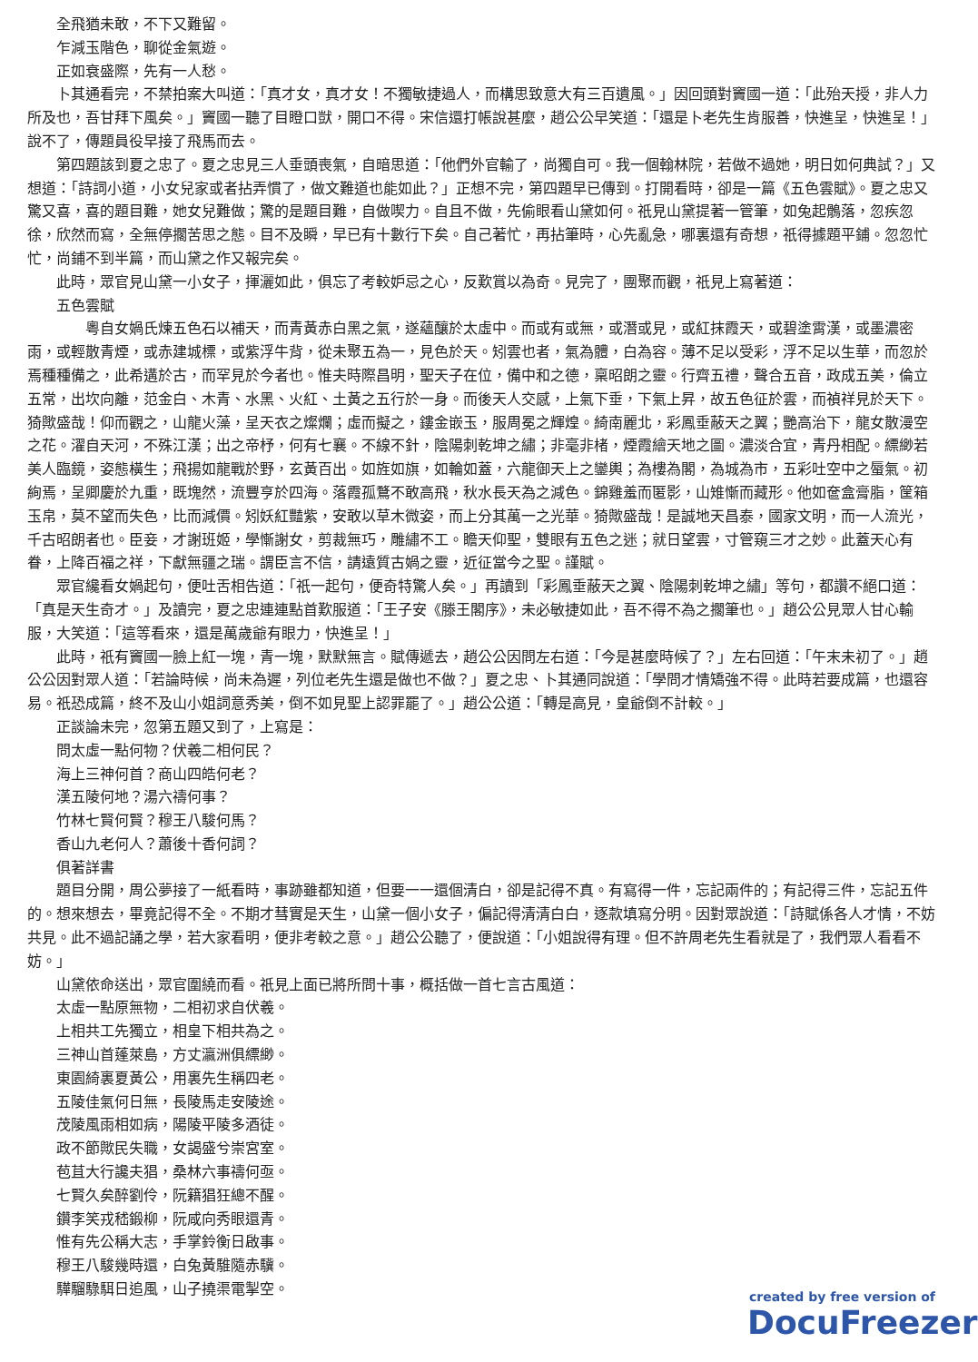全飛猶未敢，不下又難留。
乍減玉階色，聊從金氣遊。
正如衰盛際，先有一人愁。
卜其通看完，不禁拍案大叫道：「真才女，真才女！不獨敏捷過人，而構思致意大有三百遺風。」因回頭對竇國一道：「此殆天授，非人力所及也，吾甘拜下風矣。」竇國一聽了目瞪口獃，開口不得。宋信還打帳說甚麼，趙公公早笑道：「還是卜老先生肯服善，快進呈，快進呈！」說不了，傳題員役早接了飛馬而去。
第四題該到夏之忠了。夏之忠見三人垂頭喪氣，自暗思道：「他們外官輸了，尚獨自可。我一個翰林院，若做不過她，明日如何典試？」又想道：「詩詞小道，小女兒家或者拈弄慣了，做文難道也能如此？」正想不完，第四題早已傳到。打開看時，卻是一篇《五色雲賦》。夏之忠又驚又喜，喜的題目難，她女兒難做；驚的是題目難，自做喫力。自且不做，先偷眼看山黛如何。祇見山黛提著一管筆，如兔起鶻落，忽疾忽徐，欣然而寫，全無停擱苦思之態。目不及瞬，早已有十數行下矣。自己著忙，再拈筆時，心先亂急，哪裏還有奇想，祇得據題平鋪。忽忽忙忙，尚鋪不到半篇，而山黛之作又報完矣。
此時，眾官見山黛一小女子，揮灑如此，俱忘了考較妒忌之心，反歎賞以為奇。見完了，團聚而觀，祇見上寫著道：
五色雲賦
　　粵自女媧氏煉五色石以補天，而青黃赤白黑之氣，遂蘊釀於太虛中。而或有或無，或潛或見，或紅抹霞天，或碧塗霄漢，或墨濃密雨，或輕散青煙，或赤建城標，或紫浮牛背，從未聚五為一，見色於天。矧雲也者，氣為體，白為容。薄不足以受彩，浮不足以生華，而忽於焉種種備之，此希遘於古，而罕見於今者也。惟夫時際昌明，聖天子在位，備中和之德，稟昭朗之靈。行齊五禮，聲合五音，政成五美，倫立五常，出坎向離，范金白、木青、水黑、火紅、土黃之五行於一身。而後天人交感，上氣下垂，下氣上昇，故五色征於雲，而禎祥見於天下。猗歟盛哉！仰而觀之，山龍火藻，呈天衣之燦爛；虛而擬之，鏤金嵌玉，服周冕之輝煌。綺南麗北，彩鳳垂蔽天之翼；艷高治下，龍女散漫空之花。濯自天河，不殊江漢；出之帝杼，何有七襄。不線不針，陰陽刺乾坤之繡；非毫非楮，煙霞繪天地之圖。濃淡合宜，青丹相配。縹緲若美人臨鏡，姿態橫生；飛揚如龍戰於野，玄黃百出。如旌如旗，如輪如蓋，六龍御天上之鑾輿；為樓為閣，為城為市，五彩吐空中之蜃氣。初絢焉，呈卿慶於九重，既塊然，流豐亨於四海。落霞孤鶩不敢高飛，秋水長天為之減色。錦雞羞而匿影，山雉慚而藏形。他如奩盒膏脂，筐箱玉帛，莫不望而失色，比而減價。矧妖紅豔紫，安敢以草木微姿，而上分其萬一之光華。猗歟盛哉！是誠地天昌泰，國家文明，而一人流光，千古昭朗者也。臣妾，才謝班姬，學慚謝女，剪裁無巧，雕繡不工。瞻天仰聖，雙眼有五色之迷；就日望雲，寸管窺三才之妙。此蓋天心有眷，上降百福之祥，下獻無疆之瑞。謂臣言不信，請遠質古媧之靈，近征當今之聖。謹賦。
眾官纔看女媧起句，便吐舌相告道：「祇一起句，便奇特驚人矣。」再讀到「彩鳳垂蔽天之翼、陰陽刺乾坤之繡」等句，都讚不絕口道：「真是天生奇才。」及讀完，夏之忠連連點首歎服道：「王子安《滕王閣序》，未必敏捷如此，吾不得不為之擱筆也。」趙公公見眾人甘心輸服，大笑道：「這等看來，還是萬歲爺有眼力，快進呈！」
此時，祇有竇國一臉上紅一塊，青一塊，默默無言。賦傳遞去，趙公公因問左右道：「今是甚麼時候了？」左右回道：「午末未初了。」趙公公因對眾人道：「若論時候，尚未為遲，列位老先生還是做也不做？」夏之忠、卜其通同說道：「學問才情矯強不得。此時若要成篇，也還容易。祇恐成篇，終不及山小姐詞意秀美，倒不如見聖上認罪罷了。」趙公公道：「轉是高見，皇爺倒不計較。」
正談論未完，忽第五題又到了，上寫是：
問太虛一點何物？伏羲二相何民？
海上三神何首？商山四皓何老？
漢五陵何地？湯六禱何事？
竹林七賢何賢？穆王八駿何馬？
香山九老何人？蕭後十香何詞？
俱著詳書
題目分開，周公夢接了一紙看時，事跡雖都知道，但要一一還個清白，卻是記得不真。有寫得一件，忘記兩件的；有記得三件，忘記五件的。想來想去，畢竟記得不全。不期才彗實是天生，山黛一個小女子，偏記得清清白白，逐款填寫分明。因對眾說道：「詩賦係各人才情，不妨共見。此不過記誦之學，若大家看明，便非考較之意。」趙公公聽了，便說道：「小姐說得有理。但不許周老先生看就是了，我們眾人看看不妨。」
山黛依命送出，眾官圍繞而看。祇見上面已將所問十事，概括做一首七言古風道：
太虛一點原無物，二相初求自伏羲。
上相共工先獨立，相皇下相共為之。
三神山首蓬萊島，方丈瀛洲俱縹緲。
東園綺裏夏黃公，用裏先生稱四老。
五陵佳氣何日無，長陵馬走安陵途。
茂陵風雨相如病，陽陵平陵多酒徒。
政不節歟民失職，女謁盛兮崇宮室。
苞苴大行讒夫猖，桑林六事禱何亟。
七賢久矣醉劉伶，阮籍猖狂總不醒。
鑽李笑戎嵇鍛柳，阮咸向秀眼還青。
惟有先公稱大志，手掌鈴衡日啟事。
穆王八駿幾時還，白兔黃騅隨赤驥。
驊騮騄駬日追風，山子撓渠電掣空。
created by free version of
DocuFreezer